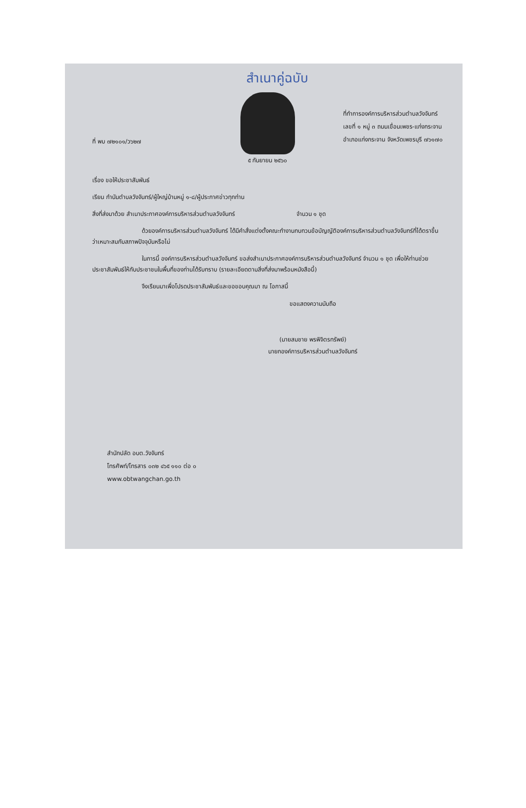สำเนาคู่ฉบับ
ที่ พบ ๗๒๑๐๑/ว๖๒๗
ที่ทำการองค์การบริหารส่วนตำบลวังจันทร์
เลขที่ ๑ หมู่ ๓ ถนนเขื่อนเพชร-แก่งกระจาน
อำเภอแก่งกระจาน จังหวัดเพชรบุรี ๗๖๑๗๐
๕ กันยายน ๒๕๖๐
เรื่อง ขอให้ประชาสัมพันธ์
เรียน กำนันตำบลวังจันทร์/ผู้ใหญ่บ้านหมู่ ๑-๘/ผู้ประกาศข่าวทุกท่าน
สิ่งที่ส่งมาด้วย สำเนาประกาศองค์การบริหารส่วนตำบลวังจันทร์ จำนวน ๑ ชุด
ด้วยองค์การบริหารส่วนตำบลวังจันทร์ ได้มีคำสั่งแต่งตั้งคณะทำงานทบทวนข้อบัญญัติองค์การบริหารส่วนตำบลวังจันทร์ที่ได้ตราขึ้นว่าเหมาะสมกับสภาพปัจจุบันหรือไม่
ในการนี้ องค์การบริหารส่วนตำบลวังจันทร์ ขอส่งสำเนาประกาศองค์การบริหารส่วนตำบลวังจันทร์ จำนวน ๑ ชุด เพื่อให้ท่านช่วยประชาสัมพันธ์ให้กับประชาชนในพื้นที่ของท่านได้รับทราบ (รายละเอียดตามสิ่งที่ส่งมาพร้อมหนังสือนี้)
จึงเรียนมาเพื่อโปรดประชาสัมพันธ์และขอขอบคุณมา ณ โอกาสนี้
ขอแสดงความนับถือ
(นายสมชาย พรพิจิตรทรัพย์)
นายกองค์การบริหารส่วนตำบลวังจันทร์
สำนักปลัด อบต.วังจันทร์
โทรศัพท์/โทรสาร ๐๓๒ ๔๖๕ ๑๑๐ ต่อ ๐
www.obtwangchan.go.th